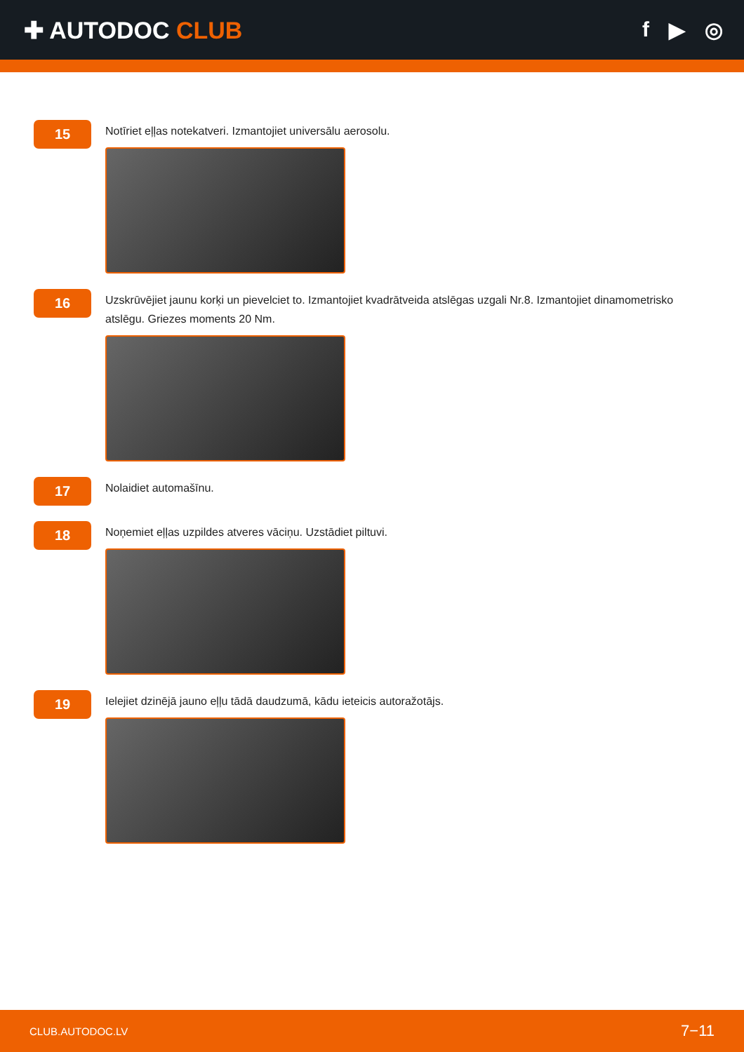✚ AUTODOC CLUB f ▶ ◎
15
Notīriet eļļas notekatveri. Izmantojiet universālu aerosolu.
16
Uzskrūvējiet jaunu korķi un pievelciet to. Izmantojiet kvadrātveida atslēgas uzgali Nr.8. Izmantojiet dinamometrisko atslēgu. Griezes moments 20 Nm.
17
Nolaidiet automašīnu.
18
Noņemiet eļļas uzpildes atveres vāciņu. Uzstādiet piltuvi.
19
Ielejiet dzinējā jauno eļļu tādā daudzumā, kādu ieteicis autoražotājs.
CLUB.AUTODOC.LV 7−11